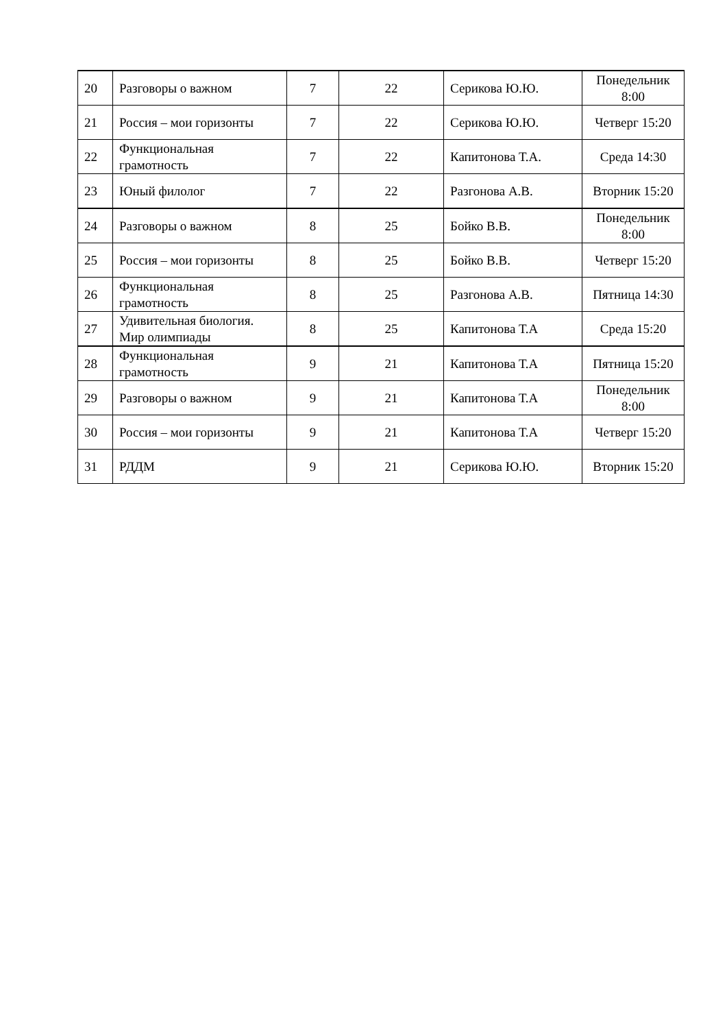| 20 | Разговоры о важном | 7 | 22 | Серикова Ю.Ю. | Понедельник 8:00 |
| 21 | Россия – мои горизонты | 7 | 22 | Серикова Ю.Ю. | Четверг 15:20 |
| 22 | Функциональная грамотность | 7 | 22 | Капитонова Т.А. | Среда 14:30 |
| 23 | Юный филолог | 7 | 22 | Разгонова А.В. | Вторник 15:20 |
| 24 | Разговоры о важном | 8 | 25 | Бойко В.В. | Понедельник 8:00 |
| 25 | Россия – мои горизонты | 8 | 25 | Бойко В.В. | Четверг 15:20 |
| 26 | Функциональная грамотность | 8 | 25 | Разгонова А.В. | Пятница 14:30 |
| 27 | Удивительная биология. Мир олимпиады | 8 | 25 | Капитонова Т.А | Среда 15:20 |
| 28 | Функциональная грамотность | 9 | 21 | Капитонова Т.А | Пятница 15:20 |
| 29 | Разговоры о важном | 9 | 21 | Капитонова Т.А | Понедельник 8:00 |
| 30 | Россия – мои горизонты | 9 | 21 | Капитонова Т.А | Четверг 15:20 |
| 31 | РДДМ | 9 | 21 | Серикова Ю.Ю. | Вторник 15:20 |